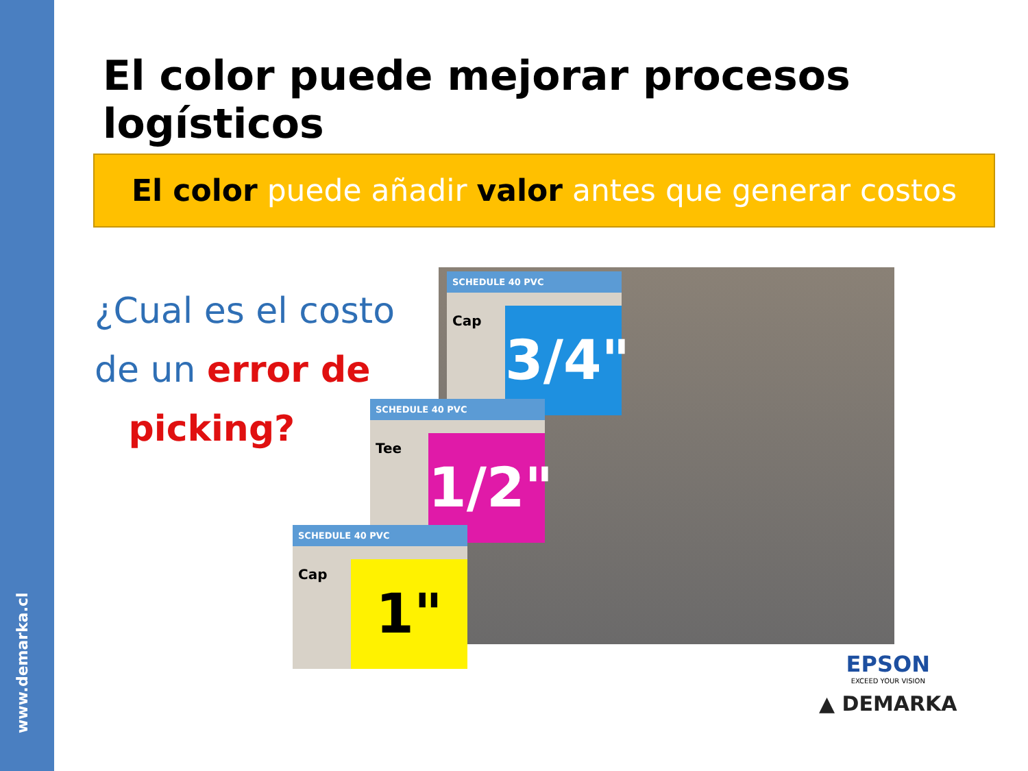www.demarka.cl
El color puede mejorar procesos logísticos
El color puede añadir valor antes que generar costos
¿Cual es el costo de un error de
picking?
SCHEDULE 40 PVC
Cap
3/4"
SCHEDULE 40 PVC
Tee
1/2"
SCHEDULE 40 PVC
Cap 1"
EPSON
EXCEED YOUR VISION
▲ DEMARKA